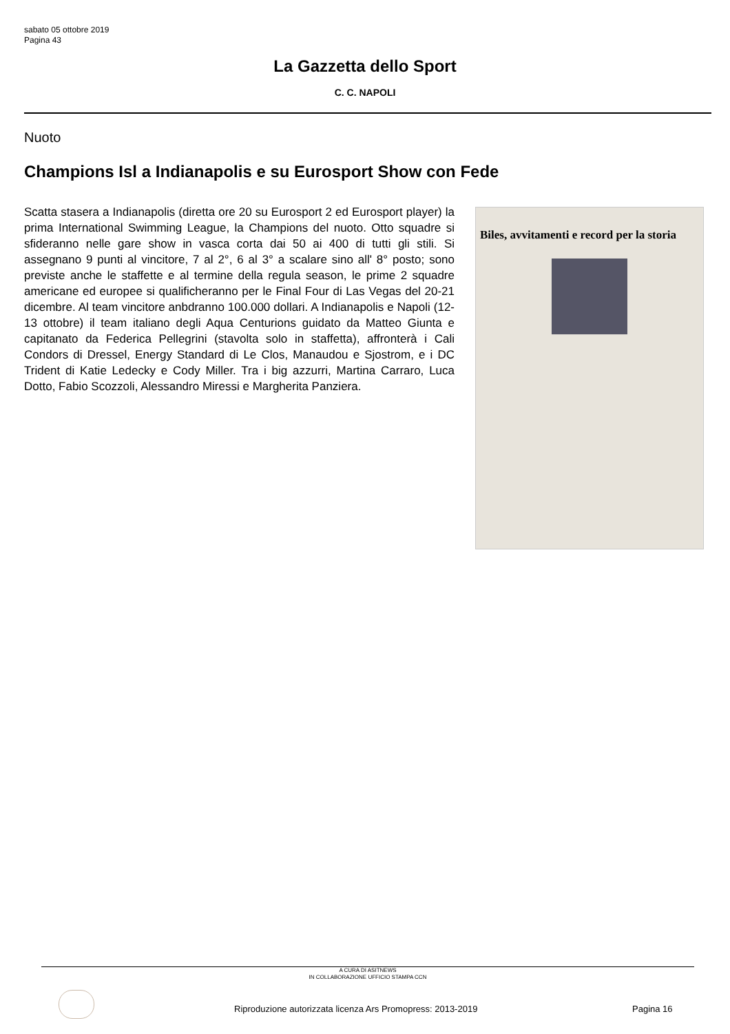sabato 05 ottobre 2019
Pagina 43
La Gazzetta dello Sport
C. C. NAPOLI
Nuoto
Champions Isl a Indianapolis e su Eurosport Show con Fede
Scatta stasera a Indianapolis (diretta ore 20 su Eurosport 2 ed Eurosport player) la prima International Swimming League, la Champions del nuoto. Otto squadre si sfideranno nelle gare show in vasca corta dai 50 ai 400 di tutti gli stili. Si assegnano 9 punti al vincitore, 7 al 2°, 6 al 3° a scalare sino all' 8° posto; sono previste anche le staffette e al termine della regula season, le prime 2 squadre americane ed europee si qualificheranno per le Final Four di Las Vegas del 20-21 dicembre. Al team vincitore anbdranno 100.000 dollari. A Indianapolis e Napoli (12-13 ottobre) il team italiano degli Aqua Centurions guidato da Matteo Giunta e capitanato da Federica Pellegrini (stavolta solo in staffetta), affronterà i Cali Condors di Dressel, Energy Standard di Le Clos, Manaudou e Sjostrom, e i DC Trident di Katie Ledecky e Cody Miller. Tra i big azzurri, Martina Carraro, Luca Dotto, Fabio Scozzoli, Alessandro Miressi e Margherita Panziera.
Biles, avvitamenti e record per la storia
A CURA DI ASITNEWS
IN COLLABORAZIONE UFFICIO STAMPA CCN
Riproduzione autorizzata licenza Ars Promopress: 2013-2019
Pagina 16